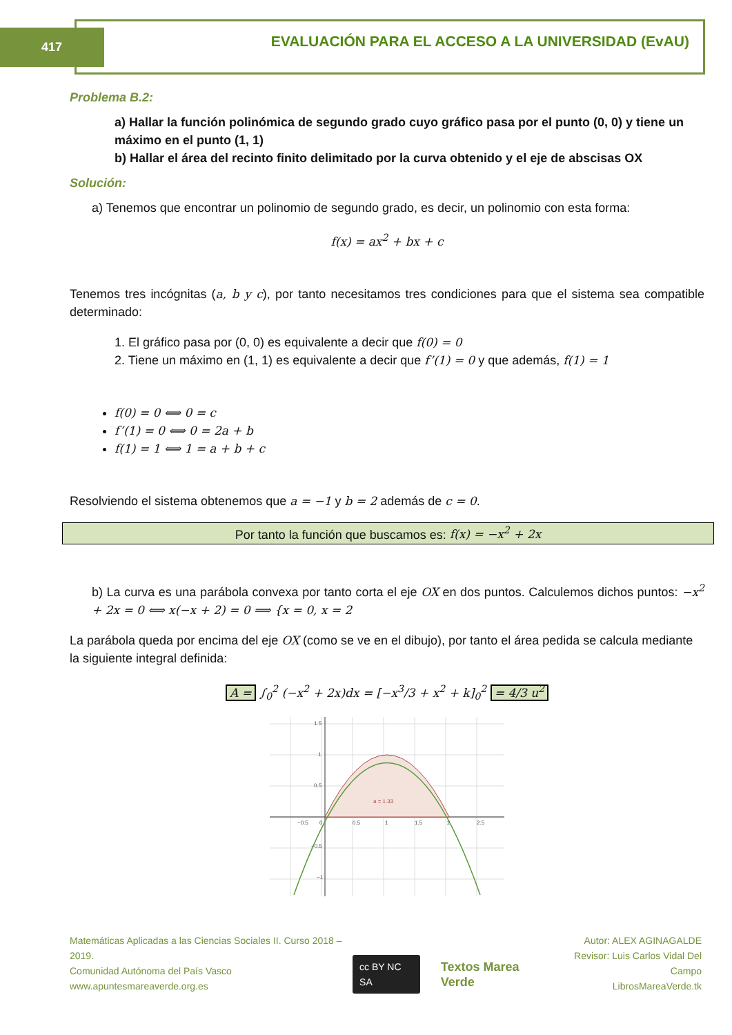417
EVALUACIÓN PARA EL ACCESO A LA UNIVERSIDAD (EvAU)
Problema B.2:
a) Hallar la función polinómica de segundo grado cuyo gráfico pasa por el punto (0, 0) y tiene un máximo en el punto (1, 1)
b) Hallar el área del recinto finito delimitado por la curva obtenido y el eje de abscisas OX
Solución:
a) Tenemos que encontrar un polinomio de segundo grado, es decir, un polinomio con esta forma:
f(x) = ax<sup>2</sup> + bx + c
Tenemos tres incógnitas (a, b y c), por tanto necesitamos tres condiciones para que el sistema sea compatible determinado:
1. El gráfico pasa por (0, 0) es equivalente a decir que f(0) = 0
2. Tiene un máximo en (1, 1) es equivalente a decir que f’(1) = 0 y que además, f(1) = 1
f(0) = 0 ⟺ 0 = c
f’(1) = 0 ⟺ 0 = 2a + b
f(1) = 1 ⟺ 1 = a + b + c
Resolviendo el sistema obtenemos que a = −1 y b = 2 además de c = 0.
Por tanto la función que buscamos es: f(x) = −x<sup>2</sup> + 2x
b) La curva es una parábola convexa por tanto corta el eje OX en dos puntos. Calculemos dichos puntos: −x<sup>2</sup> + 2x = 0 ⟺ x(−x + 2) = 0 ⟹ {x = 0, x = 2
La parábola queda por encima del eje OX (como se ve en el dibujo), por tanto el área pedida se calcula mediante la siguiente integral definida:
A = ∫<sub>0</sub><sup>2</sup> (−x<sup>2</sup> + 2x)dx = [−x<sup>3</sup>/3 + x<sup>2</sup> + k]<sub>0</sub><sup>2</sup> = 4/3 u<sup>2</sup>
a = 1.33
−0.5
0
0.5
1
1.5
2
2.5
1.5
1
0.5
−0.5
−1
Matemáticas Aplicadas a las Ciencias Sociales II. Curso 2018 – 2019.
Comunidad Autónoma del País Vasco
www.apuntesmareaverde.org.es
cc BY NC SA Textos Marea Verde
Autor: ALEX AGINAGALDE
Revisor: Luis Carlos Vidal Del Campo
LibrosMareaVerde.tk